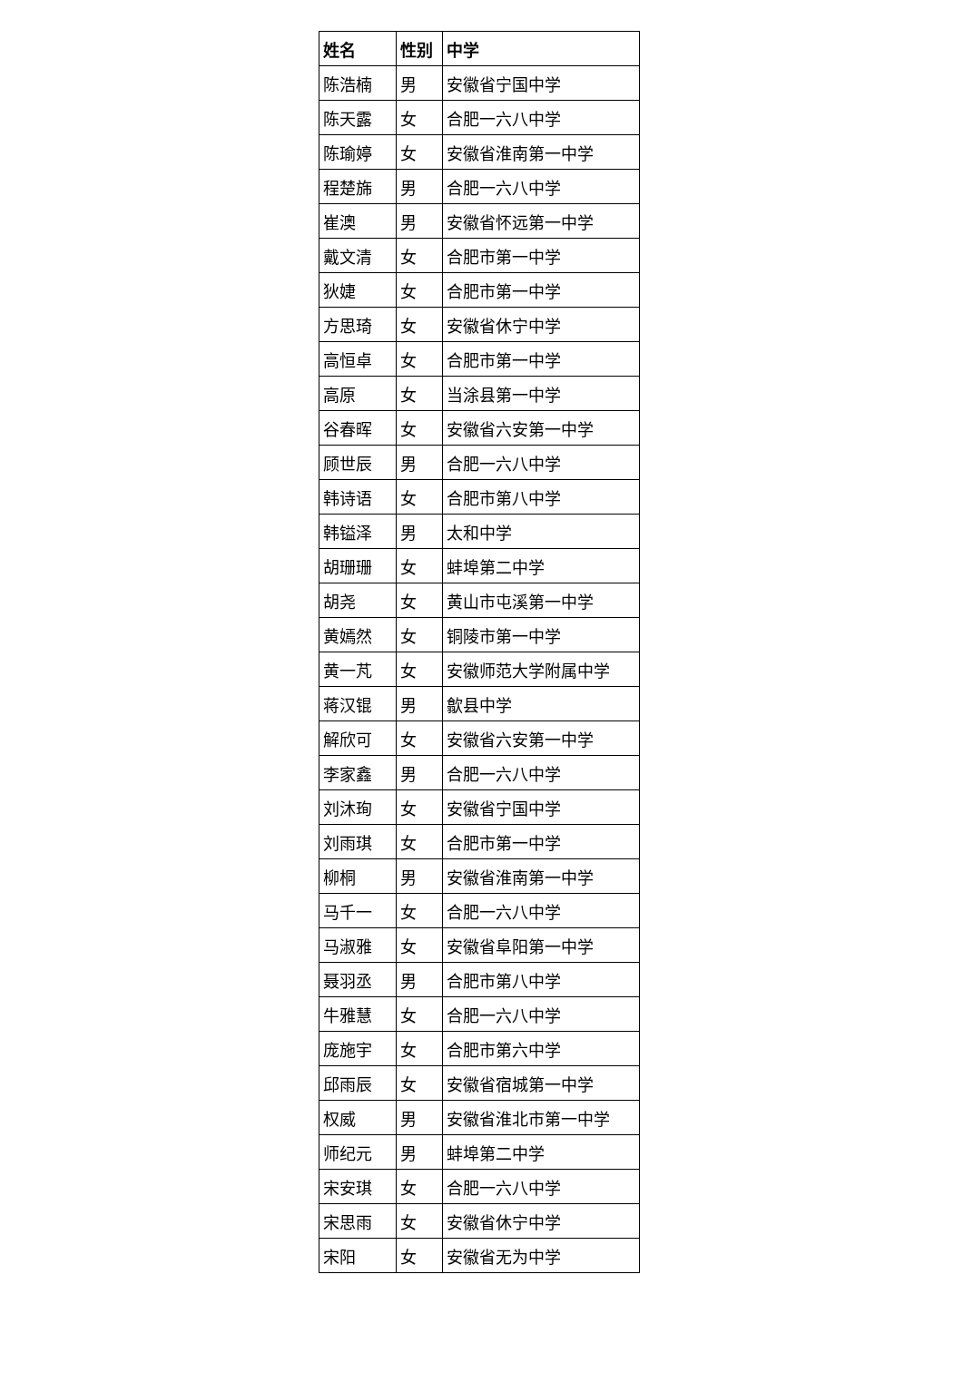| 姓名 | 性别 | 中学 |
| --- | --- | --- |
| 陈浩楠 | 男 | 安徽省宁国中学 |
| 陈天露 | 女 | 合肥一六八中学 |
| 陈瑜婷 | 女 | 安徽省淮南第一中学 |
| 程楚旆 | 男 | 合肥一六八中学 |
| 崔澳 | 男 | 安徽省怀远第一中学 |
| 戴文清 | 女 | 合肥市第一中学 |
| 狄婕 | 女 | 合肥市第一中学 |
| 方思琦 | 女 | 安徽省休宁中学 |
| 高恒卓 | 女 | 合肥市第一中学 |
| 高原 | 女 | 当涂县第一中学 |
| 谷春晖 | 女 | 安徽省六安第一中学 |
| 顾世辰 | 男 | 合肥一六八中学 |
| 韩诗语 | 女 | 合肥市第八中学 |
| 韩镒泽 | 男 | 太和中学 |
| 胡珊珊 | 女 | 蚌埠第二中学 |
| 胡尧 | 女 | 黄山市屯溪第一中学 |
| 黄嫣然 | 女 | 铜陵市第一中学 |
| 黄一芃 | 女 | 安徽师范大学附属中学 |
| 蒋汉锟 | 男 | 歙县中学 |
| 解欣可 | 女 | 安徽省六安第一中学 |
| 李家鑫 | 男 | 合肥一六八中学 |
| 刘沐珣 | 女 | 安徽省宁国中学 |
| 刘雨琪 | 女 | 合肥市第一中学 |
| 柳桐 | 男 | 安徽省淮南第一中学 |
| 马千一 | 女 | 合肥一六八中学 |
| 马淑雅 | 女 | 安徽省阜阳第一中学 |
| 聂羽丞 | 男 | 合肥市第八中学 |
| 牛雅慧 | 女 | 合肥一六八中学 |
| 庞施宇 | 女 | 合肥市第六中学 |
| 邱雨辰 | 女 | 安徽省宿城第一中学 |
| 权威 | 男 | 安徽省淮北市第一中学 |
| 师纪元 | 男 | 蚌埠第二中学 |
| 宋安琪 | 女 | 合肥一六八中学 |
| 宋思雨 | 女 | 安徽省休宁中学 |
| 宋阳 | 女 | 安徽省无为中学 |